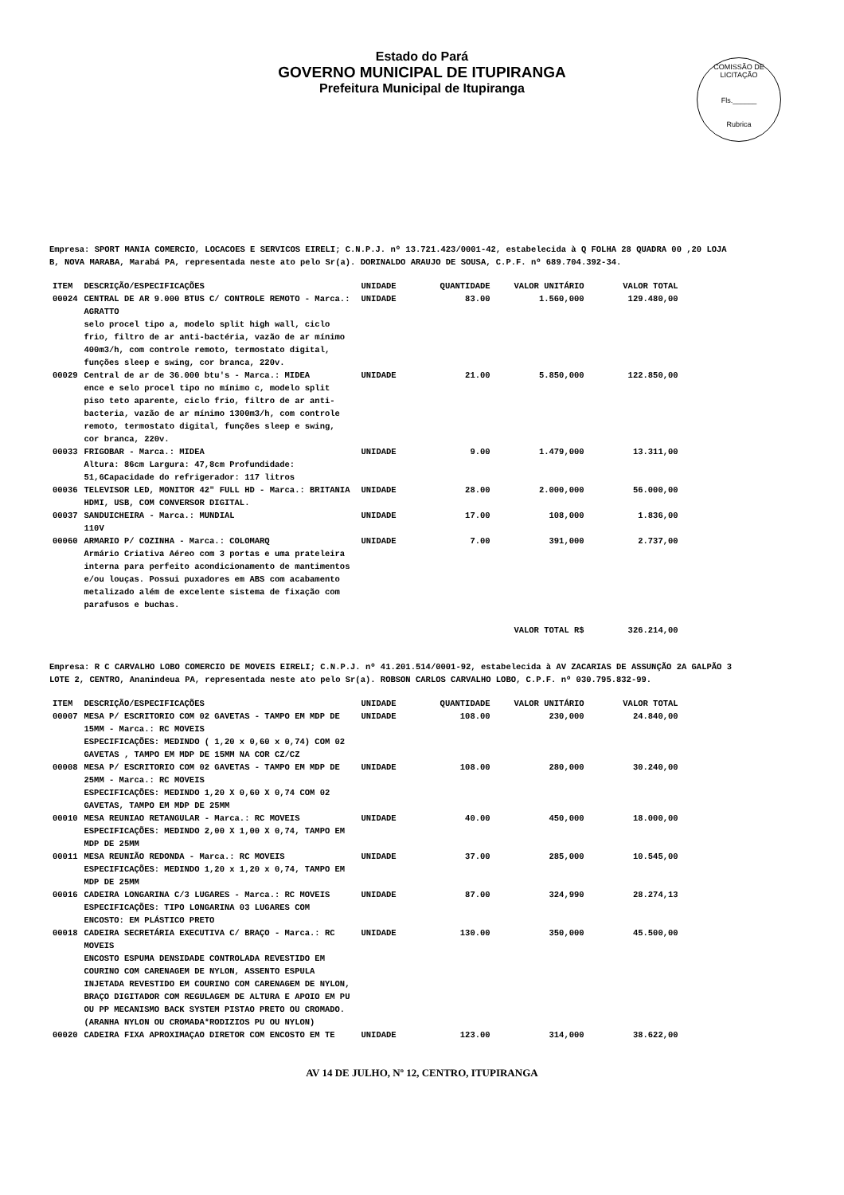Estado do Pará
GOVERNO MUNICIPAL DE ITUPIRANGA
Prefeitura Municipal de Itupiranga
COMISSÃO DE LICITAÇÃO
Fls.______
Rubrica
Empresa: SPORT MANIA COMERCIO, LOCACOES E SERVICOS EIRELI; C.N.P.J. nº 13.721.423/0001-42, estabelecida à Q FOLHA 28 QUADRA 00 ,20 LOJA B, NOVA MARABA, Marabá PA, representada neste ato pelo Sr(a). DORINALDO ARAUJO DE SOUSA, C.P.F. nº 689.704.392-34.
| ITEM | DESCRIÇÃO/ESPECIFICAÇÕES | UNIDADE | QUANTIDADE | VALOR UNITÁRIO | VALOR TOTAL |
| --- | --- | --- | --- | --- | --- |
| 00024 | CENTRAL DE AR 9.000 BTUS C/ CONTROLE REMOTO - Marca.: AGRATTO selo procel tipo a, modelo split high wall, ciclo frio, filtro de ar anti-bactéria, vazão de ar mínimo 400m3/h, com controle remoto, termostato digital, funções sleep e swing, cor branca, 220v. | UNIDADE | 83.00 | 1.560,000 | 129.480,00 |
| 00029 | Central de ar de 36.000 btu's - Marca.: MIDEA ence e selo procel tipo no mínimo c, modelo split piso teto aparente, ciclo frio, filtro de ar anti-bacteria, vazão de ar mínimo 1300m3/h, com controle remoto, termostato digital, funções sleep e swing, cor branca, 220v. | UNIDADE | 21.00 | 5.850,000 | 122.850,00 |
| 00033 | FRIGOBAR - Marca.: MIDEA Altura: 86cm Largura: 47,8cm Profundidade: 51,6Capacidade do refrigerador: 117 litros | UNIDADE | 9.00 | 1.479,000 | 13.311,00 |
| 00036 | TELEVISOR LED, MONITOR 42" FULL HD - Marca.: BRITANIA HDMI, USB, COM CONVERSOR DIGITAL. | UNIDADE | 28.00 | 2.000,000 | 56.000,00 |
| 00037 | SANDUICHEIRA - Marca.: MUNDIAL 110V | UNIDADE | 17.00 | 108,000 | 1.836,00 |
| 00060 | ARMARIO P/ COZINHA - Marca.: COLOMARQ Armário Criativa Aéreo com 3 portas e uma prateleira interna para perfeito acondicionamento de mantimentos e/ou louças. Possui puxadores em ABS com acabamento metalizado além de excelente sistema de fixação com parafusos e buchas. | UNIDADE | 7.00 | 391,000 | 2.737,00 |
| | | | | VALOR TOTAL R$ | 326.214,00 |
Empresa: R C CARVALHO LOBO COMERCIO DE MOVEIS EIRELI; C.N.P.J. nº 41.201.514/0001-92, estabelecida à AV ZACARIAS DE ASSUNÇÃO 2A GALPÃO 3 LOTE 2, CENTRO, Ananindeua PA, representada neste ato pelo Sr(a). ROBSON CARLOS CARVALHO LOBO, C.P.F. nº 030.795.832-99.
| ITEM | DESCRIÇÃO/ESPECIFICAÇÕES | UNIDADE | QUANTIDADE | VALOR UNITÁRIO | VALOR TOTAL |
| --- | --- | --- | --- | --- | --- |
| 00007 | MESA P/ ESCRITORIO COM 02 GAVETAS - TAMPO EM MDP DE 15MM - Marca.: RC MOVEIS ESPECIFICAÇÕES: MEDINDO ( 1,20 x 0,60 x 0,74) COM 02 GAVETAS , TAMPO EM MDP DE 15MM NA COR CZ/CZ | UNIDADE | 108.00 | 230,000 | 24.840,00 |
| 00008 | MESA P/ ESCRITORIO COM 02 GAVETAS - TAMPO EM MDP DE 25MM - Marca.: RC MOVEIS ESPECIFICAÇÕES: MEDINDO 1,20 X 0,60 X 0,74 COM 02 GAVETAS, TAMPO EM MDP DE 25MM | UNIDADE | 108.00 | 280,000 | 30.240,00 |
| 00010 | MESA REUNIAO RETANGULAR - Marca.: RC MOVEIS ESPECIFICAÇÕES: MEDINDO 2,00 X 1,00 X 0,74, TAMPO EM MDP DE 25MM | UNIDADE | 40.00 | 450,000 | 18.000,00 |
| 00011 | MESA REUNIÃO REDONDA - Marca.: RC MOVEIS ESPECIFICAÇÕES: MEDINDO 1,20 x 1,20 x 0,74, TAMPO EM MDP DE 25MM | UNIDADE | 37.00 | 285,000 | 10.545,00 |
| 00016 | CADEIRA LONGARINA C/3 LUGARES - Marca.: RC MOVEIS ESPECIFICAÇÕES: TIPO LONGARINA 03 LUGARES COM ENCOSTO: EM PLÁSTICO PRETO | UNIDADE | 87.00 | 324,990 | 28.274,13 |
| 00018 | CADEIRA SECRETÁRIA EXECUTIVA C/ BRAÇO - Marca.: RC MOVEIS ENCOSTO ESPUMA DENSIDADE CONTROLADA REVESTIDO EM COURINO COM CARENAGEM DE NYLON, ASSENTO ESPULA INJETADA REVESTIDO EM COURINO COM CARENAGEM DE NYLON, BRAÇO DIGITADOR COM REGULAGEM DE ALTURA E APOIO EM PU OU PP MECANISMO BACK SYSTEM PISTAO PRETO OU CROMADO. (ARANHA NYLON OU CROMADA*RODIZIOS PU OU NYLON) | UNIDADE | 130.00 | 350,000 | 45.500,00 |
| 00020 | CADEIRA FIXA APROXIMAÇAO DIRETOR COM ENCOSTO EM TE | UNIDADE | 123.00 | 314,000 | 38.622,00 |
AV 14 DE JULHO, Nº 12, CENTRO, ITUPIRANGA